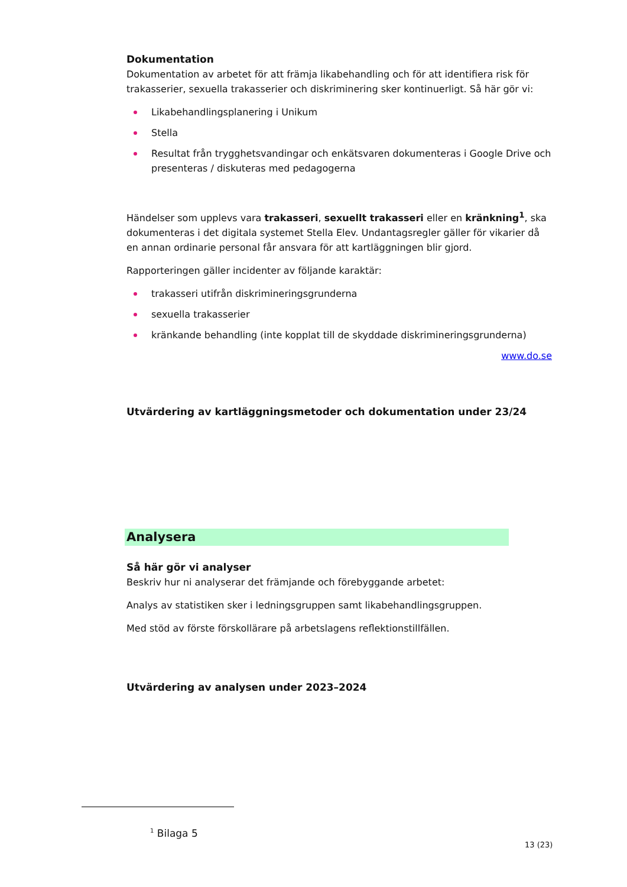Dokumentation
Dokumentation av arbetet för att främja likabehandling och för att identifiera risk för trakasserier, sexuella trakasserier och diskriminering sker kontinuerligt. Så här gör vi:
Likabehandlingsplanering i Unikum
Stella
Resultat från trygghetsvandingar och enkätsvaren dokumenteras i Google Drive och presenteras / diskuteras med pedagogerna
Händelser som upplevs vara trakasseri, sexuellt trakasseri eller en kränkning<sup>1</sup>, ska dokumenteras i det digitala systemet Stella Elev. Undantagsregler gäller för vikarier då en annan ordinarie personal får ansvara för att kartläggningen blir gjord.
Rapporteringen gäller incidenter av följande karaktär:
trakasseri utifrån diskrimineringsgrunderna
sexuella trakasserier
kränkande behandling (inte kopplat till de skyddade diskrimineringsgrunderna)
www.do.se
Utvärdering av kartläggningsmetoder och dokumentation under 23/24
Analysera
Så här gör vi analyser
Beskriv hur ni analyserar det främjande och förebyggande arbetet:
Analys av statistiken sker i ledningsgruppen samt likabehandlingsgruppen.
Med stöd av förste förskollärare på arbetslagens reflektionstillfällen.
Utvärdering av analysen under 2023–2024
<sup>1</sup> Bilaga 5
13 (23)